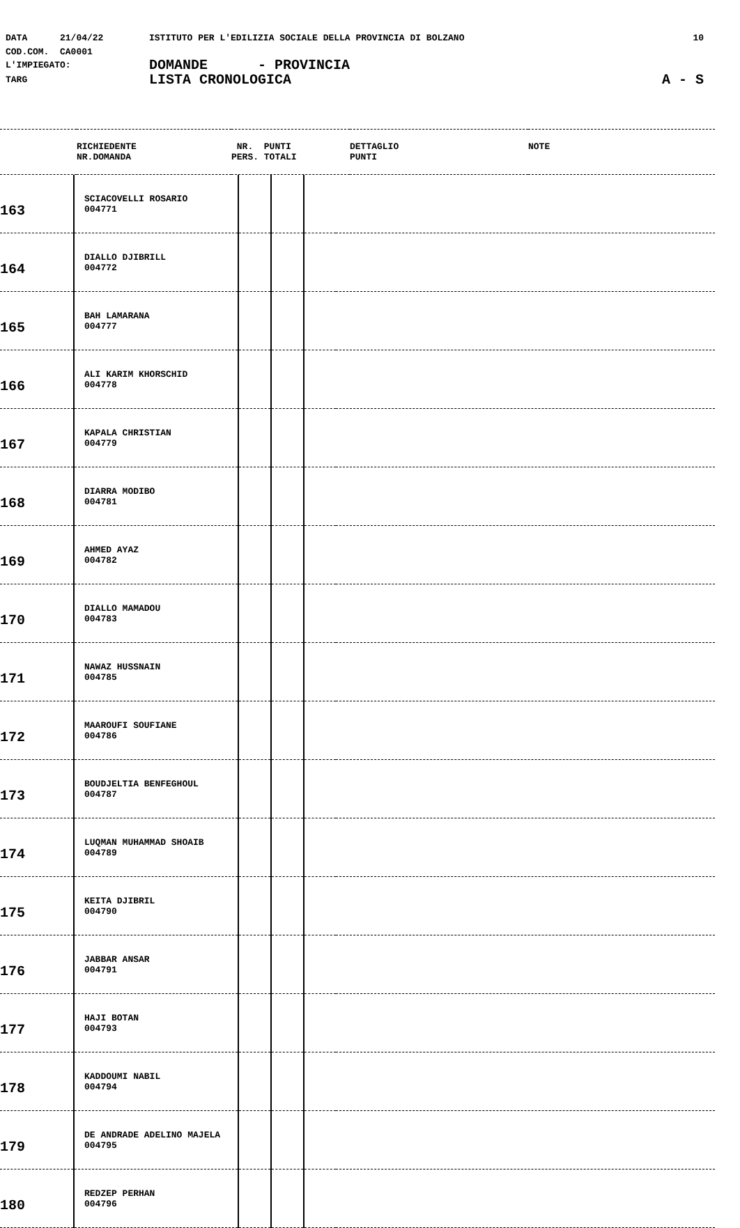DATA 21/04/22 ISTITUTO PER L'EDILIZIA SOCIALE DELLA PROVINCIA DI BOLZANO 10
COD.COM. CA0001
L'IMPIEGATO: DOMANDE - PROVINCIA
TARG LISTA CRONOLOGICA A - S
| | RICHIEDENTE NR.DOMANDA | NR. PUNTI PERS. TOTALI | DETTAGLIO PUNTI | NOTE |
| 163 | SCIACOVELLI ROSARIO 004771 | | | | |
| 164 | DIALLO DJIBRILL 004772 | | | | |
| 165 | BAH LAMARANA 004777 | | | | |
| 166 | ALI KARIM KHORSCHID 004778 | | | | |
| 167 | KAPALA CHRISTIAN 004779 | | | | |
| 168 | DIARRA MODIBO 004781 | | | | |
| 169 | AHMED AYAZ 004782 | | | | |
| 170 | DIALLO MAMADOU 004783 | | | | |
| 171 | NAWAZ HUSSNAIN 004785 | | | | |
| 172 | MAAROUFI SOUFIANE 004786 | | | | |
| 173 | BOUDJELTIA BENFEGHOUL 004787 | | | | |
| 174 | LUQMAN MUHAMMAD SHOAIB 004789 | | | | |
| 175 | KEITA DJIBRIL 004790 | | | | |
| 176 | JABBAR ANSAR 004791 | | | | |
| 177 | HAJI BOTAN 004793 | | | | |
| 178 | KADDOUMI NABIL 004794 | | | | |
| 179 | DE ANDRADE ADELINO MAJELA 004795 | | | | |
| 180 | REDZEP PERHAN 004796 | | | | |